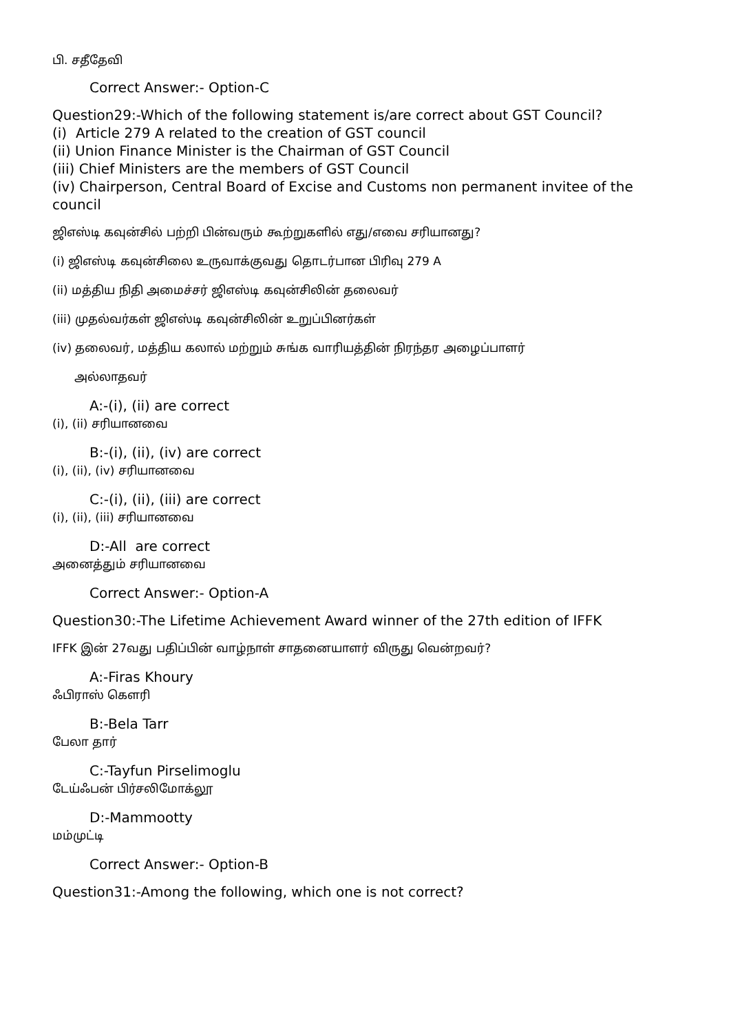பி. சதீதேவி
Correct Answer:- Option-C
Question29:-Which of the following statement is/are correct about GST Council?
(i) Article 279 A related to the creation of GST council
(ii) Union Finance Minister is the Chairman of GST Council
(iii) Chief Ministers are the members of GST Council
(iv) Chairperson, Central Board of Excise and Customs non permanent invitee of the council
ஜிஎஸ்டி கவுன்சில் பற்றி பின்வரும் கூற்றுகளில் எது/எவை சரியானது?
(i) ஜிஎஸ்டி கவுன்சிலை உருவாக்குவது தொடர்பான பிரிவு 279 A
(ii) மத்திய நிதி அமைச்சர் ஜிஎஸ்டி கவுன்சிலின் தலைவர்
(iii) முதல்வர்கள் ஜிஎஸ்டி கவுன்சிலின் உறுப்பினர்கள்
(iv) தலைவர், மத்திய கலால் மற்றும் சுங்க வாரியத்தின் நிரந்தர அழைப்பாளர்
அல்லாதவர்
A:-(i), (ii) are correct
(i), (ii) சரியானவை
B:-(i), (ii), (iv) are correct
(i), (ii), (iv) சரியானவை
C:-(i), (ii), (iii) are correct
(i), (ii), (iii) சரியானவை
D:-All are correct
அனைத்தும் சரியானவை
Correct Answer:- Option-A
Question30:-The Lifetime Achievement Award winner of the 27th edition of IFFK
IFFK இன் 27வது பதிப்பின் வாழ்நாள் சாதனையாளர் விருது வென்றவர்?
A:-Firas Khoury
ஃபிராஸ் கௌரி
B:-Bela Tarr
பேலா தார்
C:-Tayfun Pirselimoglu
டேய்ஃபன் பிர்சலிமோக்லூ
D:-Mammootty
மம்முட்டி
Correct Answer:- Option-B
Question31:-Among the following, which one is not correct?